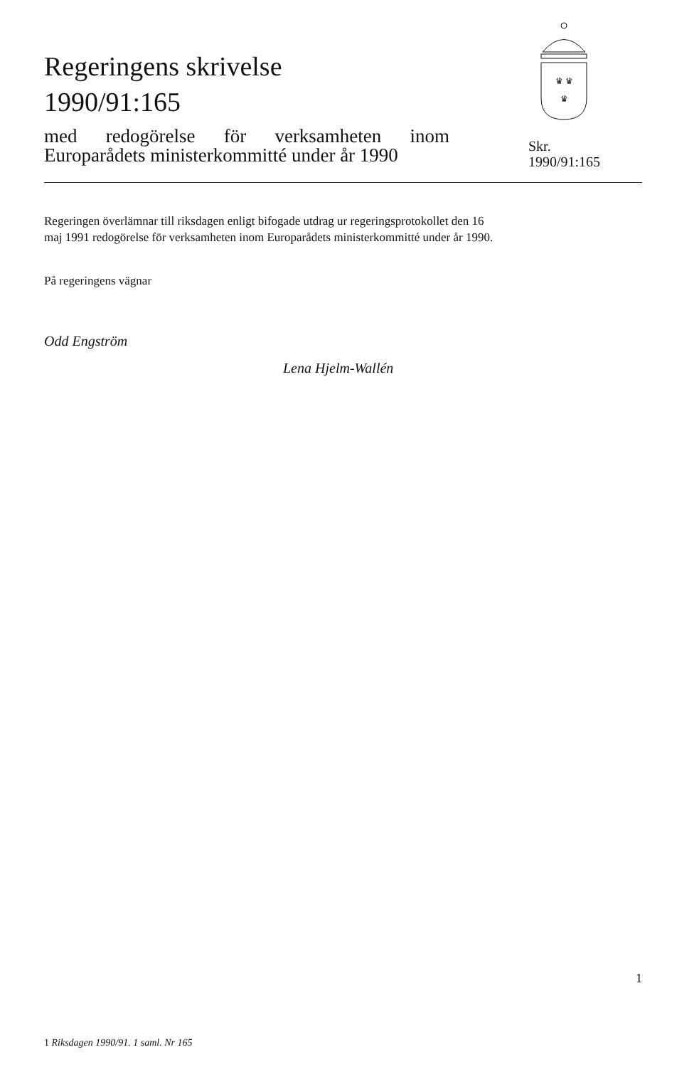Regeringens skrivelse
1990/91:165
med redogörelse för verksamheten inom Europarådets ministerkommitté under år 1990
♛ ♛
♛
Skr.
1990/91:165
Regeringen överlämnar till riksdagen enligt bifogade utdrag ur regeringsprotokollet den 16 maj 1991 redogörelse för verksamheten inom Europarådets ministerkommitté under år 1990.
På regeringens vägnar
Odd Engström
Lena Hjelm-Wallén
1
1 Riksdagen 1990/91. 1 saml. Nr 165